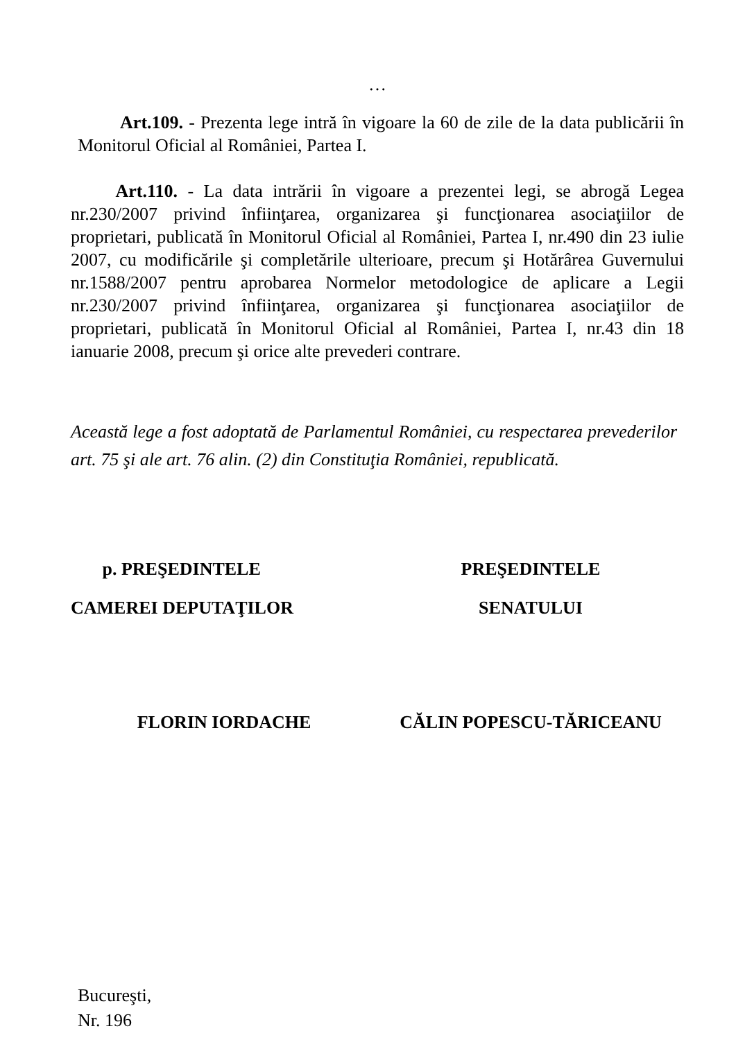…
Art.109. - Prezenta lege intră în vigoare la 60 de zile de la data publicării în Monitorul Oficial al României, Partea I.
Art.110. - La data intrării în vigoare a prezentei legi, se abrogă Legea nr.230/2007 privind înfiinţarea, organizarea şi funcţionarea asociaţiilor de proprietari, publicată în Monitorul Oficial al României, Partea I, nr.490 din 23 iulie 2007, cu modificările şi completările ulterioare, precum şi Hotărârea Guvernului nr.1588/2007 pentru aprobarea Normelor metodologice de aplicare a Legii nr.230/2007 privind înfiinţarea, organizarea şi funcţionarea asociaţiilor de proprietari, publicată în Monitorul Oficial al României, Partea I, nr.43 din 18 ianuarie 2008, precum şi orice alte prevederi contrare.
Această lege a fost adoptată de Parlamentul României, cu respectarea prevederilor art. 75 şi ale art. 76 alin. (2) din Constituţia României, republicată.
p. PREŞEDINTELE
CAMEREI DEPUTAŢILOR
PREŞEDINTELE
SENATULUI
FLORIN IORDACHE CĂLIN POPESCU-TĂRICEANU
Bucureşti,
Nr. 196